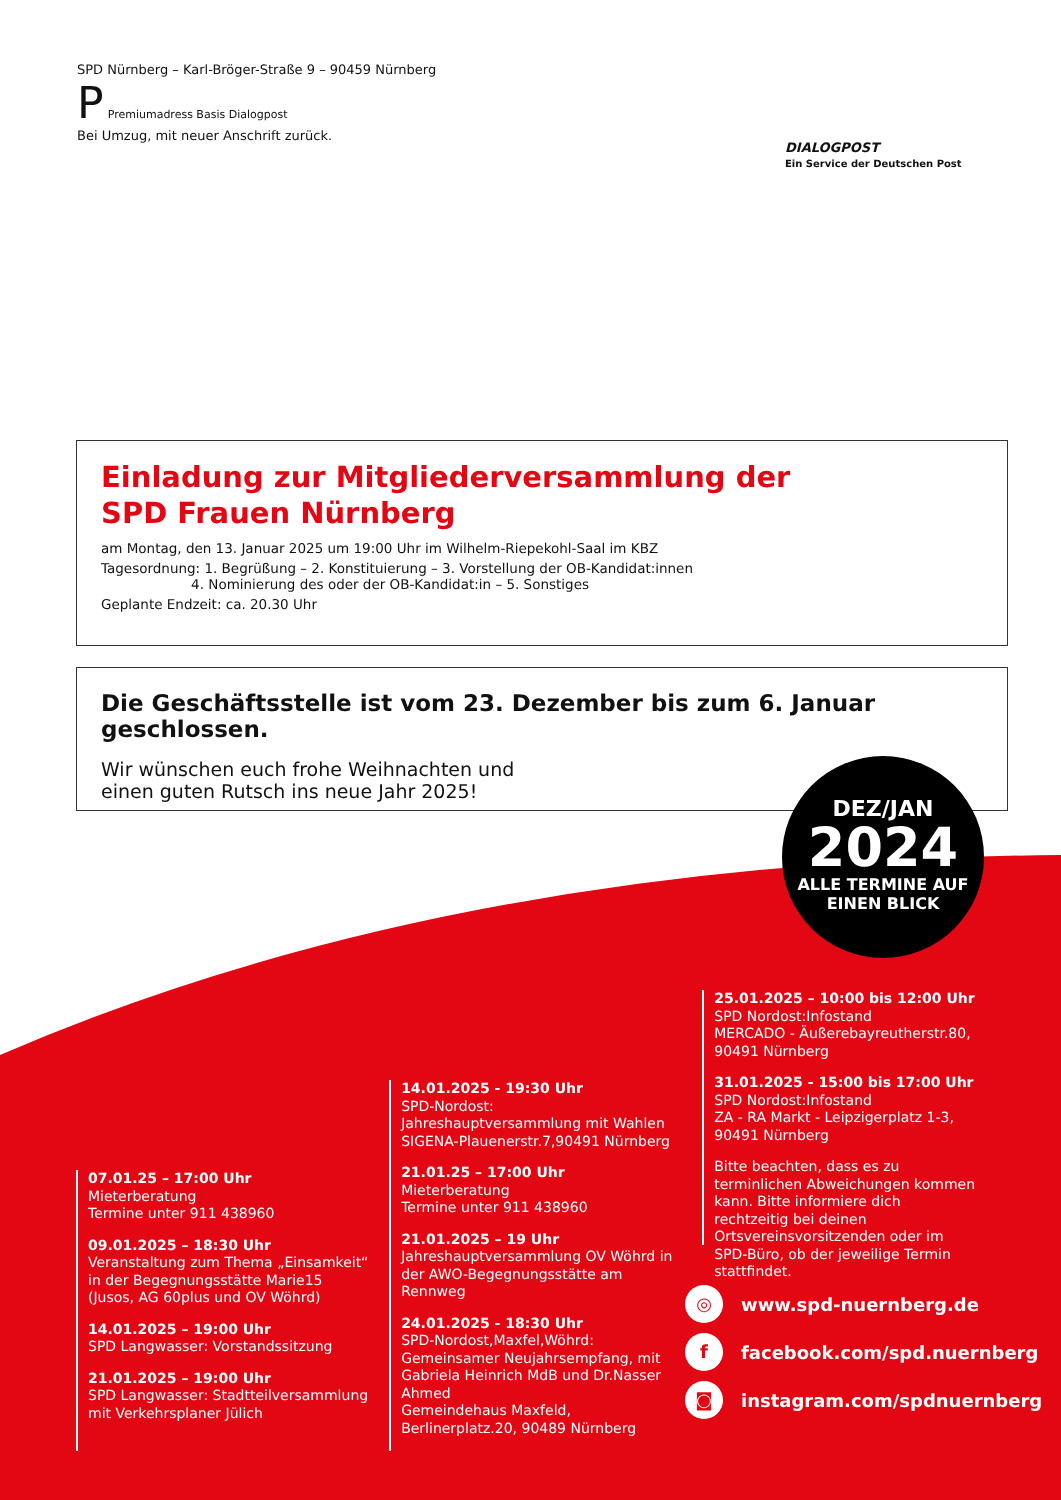SPD Nürnberg – Karl-Bröger-Straße 9 – 90459 Nürnberg
P Premiumadress Basis Dialogpost
Bei Umzug, mit neuer Anschrift zurück.
DIALOGPOST
Ein Service der Deutschen Post
Einladung zur Mitgliederversammlung der
SPD Frauen Nürnberg
am Montag, den 13. Januar 2025 um 19:00 Uhr im Wilhelm-Riepekohl-Saal im KBZ
Tagesordnung: 1. Begrüßung – 2. Konstituierung – 3. Vorstellung der OB-Kandidat:innen
4. Nominierung des oder der OB-Kandidat:in – 5. Sonstiges
Geplante Endzeit: ca. 20.30 Uhr
Die Geschäftsstelle ist vom 23. Dezember bis zum 6. Januar geschlossen.
Wir wünschen euch frohe Weihnachten und
einen guten Rutsch ins neue Jahr 2025!
DEZ/JAN
2024
ALLE TERMINE AUF
EINEN BLICK
07.01.25 – 17:00 Uhr
Mieterberatung
Termine unter 911 438960
09.01.2025 – 18:30 Uhr
Veranstaltung zum Thema „Einsamkeit“ in der Begegnungsstätte Marie15 (Jusos, AG 60plus und OV Wöhrd)
14.01.2025 – 19:00 Uhr
SPD Langwasser: Vorstandssitzung
21.01.2025 – 19:00 Uhr
SPD Langwasser: Stadtteilversammlung mit Verkehrsplaner Jülich
14.01.2025 - 19:30 Uhr
SPD-Nordost:
Jahreshauptversammlung mit Wahlen
SIGENA-Plauenerstr.7,90491 Nürnberg
21.01.25 – 17:00 Uhr
Mieterberatung
Termine unter 911 438960
21.01.2025 – 19 Uhr
Jahreshauptversammlung OV Wöhrd in der AWO-Begegnungsstätte am Rennweg
24.01.2025 - 18:30 Uhr
SPD-Nordost,Maxfel,Wöhrd:
Gemeinsamer Neujahrsempfang, mit Gabriela Heinrich MdB und Dr.Nasser Ahmed
Gemeindehaus Maxfeld,
Berlinerplatz.20, 90489 Nürnberg
25.01.2025 – 10:00 bis 12:00 Uhr
SPD Nordost:Infostand
MERCADO - Äußerebayreutherstr.80, 90491 Nürnberg
31.01.2025 - 15:00 bis 17:00 Uhr
SPD Nordost:Infostand
ZA - RA Markt - Leipzigerplatz 1-3, 90491 Nürnberg
Bitte beachten, dass es zu terminlichen Abweichungen kommen kann. Bitte informiere dich rechtzeitig bei deinen Ortsvereinsvorsitzenden oder im SPD-Büro, ob der jeweilige Termin stattfindet.
◎ www.spd-nuernberg.de
f facebook.com/spd.nuernberg
◙ instagram.com/spdnuernberg